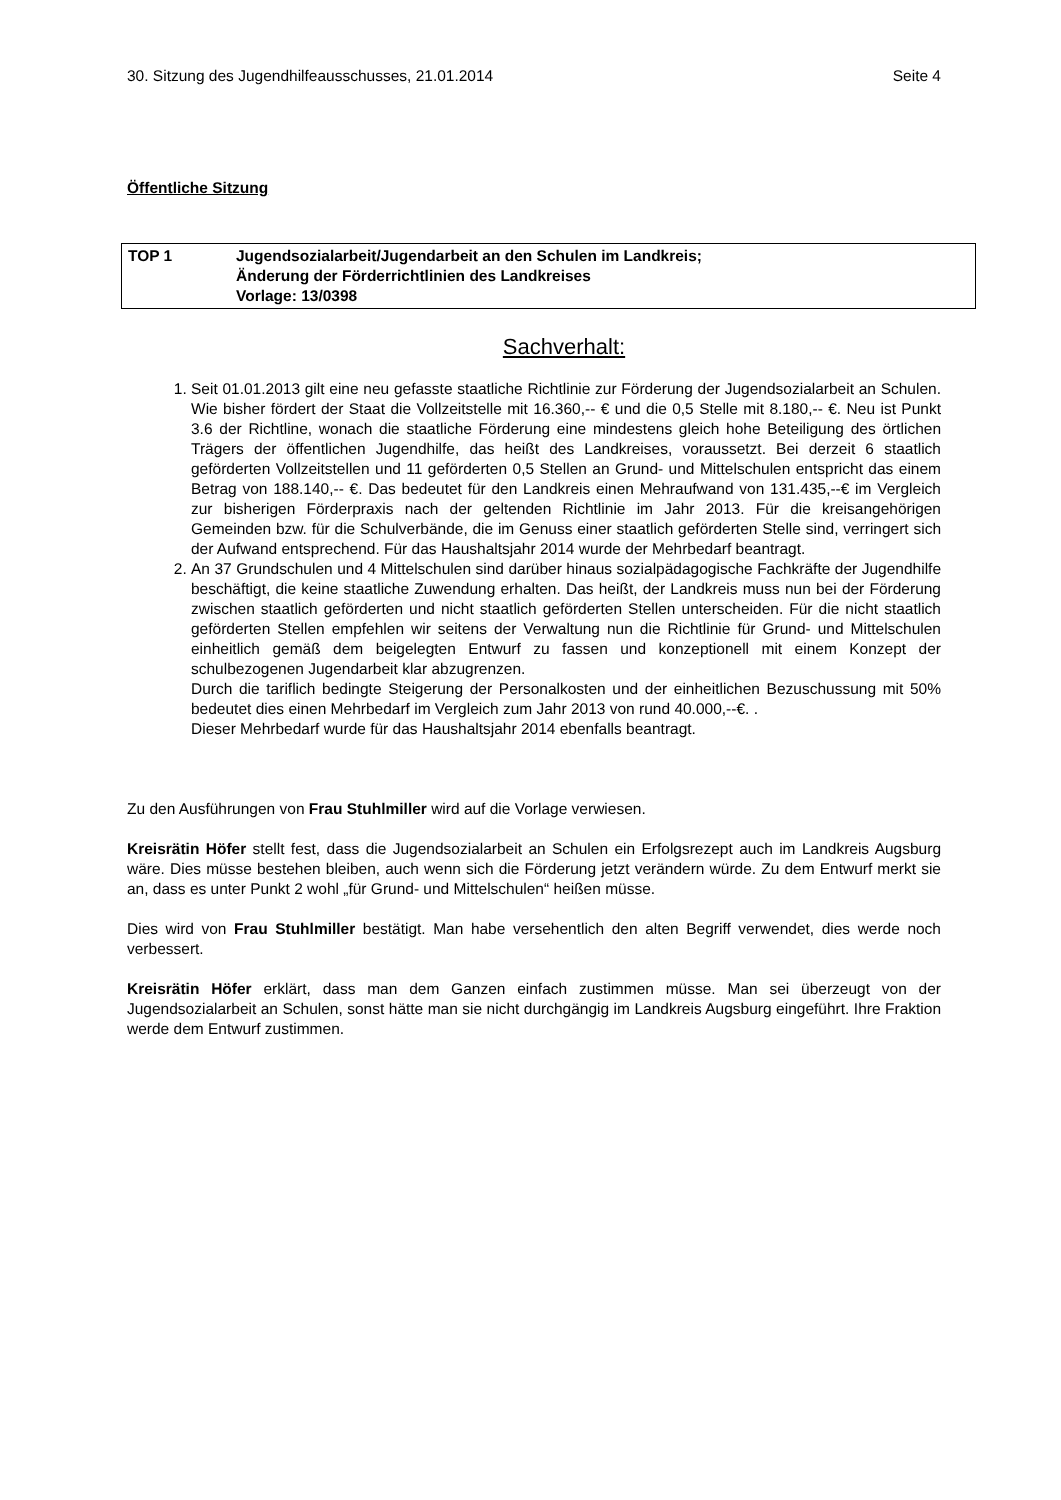30. Sitzung des Jugendhilfeausschusses, 21.01.2014 Seite 4
Öffentliche Sitzung
TOP 1 Jugendsozialarbeit/Jugendarbeit an den Schulen im Landkreis;
Änderung der Förderrichtlinien des Landkreises
Vorlage: 13/0398
Sachverhalt:
1. Seit 01.01.2013 gilt eine neu gefasste staatliche Richtlinie zur Förderung der Jugendsozialarbeit an Schulen. Wie bisher fördert der Staat die Vollzeitstelle mit 16.360,-- € und die 0,5 Stelle mit 8.180,-- €. Neu ist Punkt 3.6 der Richtline, wonach die staatliche Förderung eine mindestens gleich hohe Beteiligung des örtlichen Trägers der öffentlichen Jugendhilfe, das heißt des Landkreises, voraussetzt. Bei derzeit 6 staatlich geförderten Vollzeitstellen und 11 geförderten 0,5 Stellen an Grund- und Mittelschulen entspricht das einem Betrag von 188.140,-- €. Das bedeutet für den Landkreis einen Mehraufwand von 131.435,--€ im Vergleich zur bisherigen Förderpraxis nach der geltenden Richtlinie im Jahr 2013. Für die kreisangehörigen Gemeinden bzw. für die Schulverbände, die im Genuss einer staatlich geförderten Stelle sind, verringert sich der Aufwand entsprechend. Für das Haushaltsjahr 2014 wurde der Mehrbedarf beantragt.
2. An 37 Grundschulen und 4 Mittelschulen sind darüber hinaus sozialpädagogische Fachkräfte der Jugendhilfe beschäftigt, die keine staatliche Zuwendung erhalten. Das heißt, der Landkreis muss nun bei der Förderung zwischen staatlich geförderten und nicht staatlich geförderten Stellen unterscheiden. Für die nicht staatlich geförderten Stellen empfehlen wir seitens der Verwaltung nun die Richtlinie für Grund- und Mittelschulen einheitlich gemäß dem beigelegten Entwurf zu fassen und konzeptionell mit einem Konzept der schulbezogenen Jugendarbeit klar abzugrenzen.
Durch die tariflich bedingte Steigerung der Personalkosten und der einheitlichen Bezuschussung mit 50% bedeutet dies einen Mehrbedarf im Vergleich zum Jahr 2013 von rund 40.000,--€. .
Dieser Mehrbedarf wurde für das Haushaltsjahr 2014 ebenfalls beantragt.
Zu den Ausführungen von Frau Stuhlmiller wird auf die Vorlage verwiesen.
Kreisrätin Höfer stellt fest, dass die Jugendsozialarbeit an Schulen ein Erfolgsrezept auch im Landkreis Augsburg wäre. Dies müsse bestehen bleiben, auch wenn sich die Förderung jetzt verändern würde. Zu dem Entwurf merkt sie an, dass es unter Punkt 2 wohl „für Grund- und Mittelschulen“ heißen müsse.
Dies wird von Frau Stuhlmiller bestätigt. Man habe versehentlich den alten Begriff verwendet, dies werde noch verbessert.
Kreisrätin Höfer erklärt, dass man dem Ganzen einfach zustimmen müsse. Man sei überzeugt von der Jugendsozialarbeit an Schulen, sonst hätte man sie nicht durchgängig im Landkreis Augsburg eingeführt. Ihre Fraktion werde dem Entwurf zustimmen.